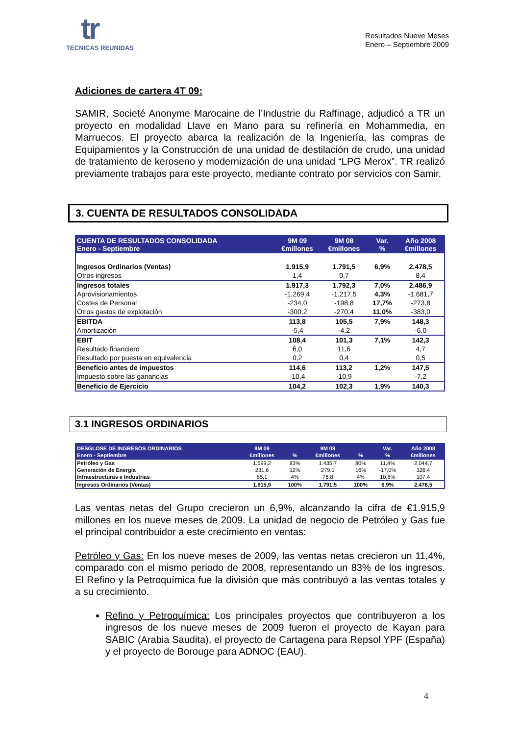tr
TECNICAS REUNIDAS
Resultados Nueve Meses
Enero – Septiembre 2009
Adiciones de cartera 4T 09:
SAMIR, Societé Anonyme Marocaine de l’Industrie du Raffinage, adjudicó a TR un proyecto en modalidad Llave en Mano para su refinería en Mohammedia, en Marruecos. El proyecto abarca la realización de la Ingeniería, las compras de Equipamientos y la Construcción de una unidad de destilación de crudo, una unidad de tratamiento de keroseno y modernización de una unidad “LPG Merox”. TR realizó previamente trabajos para este proyecto, mediante contrato por servicios con Samir.
3. CUENTA DE RESULTADOS CONSOLIDADA
| CUENTA DE RESULTADOS CONSOLIDADA Enero - Septiembre | 9M 09 €millones | 9M 08 €millones | Var. % | Año 2008 €millones |
| --- | --- | --- | --- | --- |
| Ingresos Ordinarios (Ventas) | 1.915,9 | 1.791,5 | 6,9% | 2.478,5 |
| Otros ingresos | 1,4 | 0,7 | | 8,4 |
| Ingresos totales | 1.917,3 | 1.792,3 | 7,0% | 2.486,9 |
| Aprovisionamientos | -1.269,4 | -1.217,5 | 4,3% | -1.681,7 |
| Costes de Personal | -234,0 | -198,8 | 17,7% | -273,8 |
| Otros gastos de explotación | -300,2 | -270,4 | 11,0% | -383,0 |
| EBITDA | 113,8 | 105,5 | 7,9% | 148,3 |
| Amortización | -5,4 | -4,2 | | -6,0 |
| EBIT | 108,4 | 101,3 | 7,1% | 142,3 |
| Resultado financiero | 6,0 | 11,6 | | 4,7 |
| Resultado por puesta en equivalencia | 0,2 | 0,4 | | 0,5 |
| Beneficio antes de impuestos | 114,6 | 113,2 | 1,2% | 147,5 |
| Impuesto sobre las ganancias | -10,4 | -10,9 | | -7,2 |
| Beneficio de Ejercicio | 104,2 | 102,3 | 1,9% | 140,3 |
3.1 INGRESOS ORDINARIOS
| DESGLOSE DE INGRESOS ORDINARIOS Enero - Septiembre | 9M 09 €millones | % | 9M 08 €millones | % | Var. % | Año 2008 €millones |
| --- | --- | --- | --- | --- | --- | --- |
| Petróleo y Gas | 1.599,2 | 83% | 1.435,7 | 80% | 11,4% | 2.044,7 |
| Generación de Energía | 231,6 | 12% | 279,1 | 16% | -17,0% | 326,4 |
| Infraestructuras e Industrias | 85,1 | 4% | 76,8 | 4% | 10,8% | 107,4 |
| Ingresos Ordinarios (Ventas) | 1.915,9 | 100% | 1.791,5 | 100% | 6,9% | 2.478,5 |
Las ventas netas del Grupo crecieron un 6,9%, alcanzando la cifra de €1.915,9 millones en los nueve meses de 2009. La unidad de negocio de Petróleo y Gas fue el principal contribuidor a este crecimiento en ventas:
Petróleo y Gas: En los nueve meses de 2009, las ventas netas crecieron un 11,4%, comparado con el mismo periodo de 2008, representando un 83% de los ingresos. El Refino y la Petroquímica fue la división que más contribuyó a las ventas totales y a su crecimiento.
Refino y Petroquímica: Los principales proyectos que contribuyeron a los ingresos de los nueve meses de 2009 fueron el proyecto de Kayan para SABIC (Arabia Saudita), el proyecto de Cartagena para Repsol YPF (España) y el proyecto de Borouge para ADNOC (EAU).
4